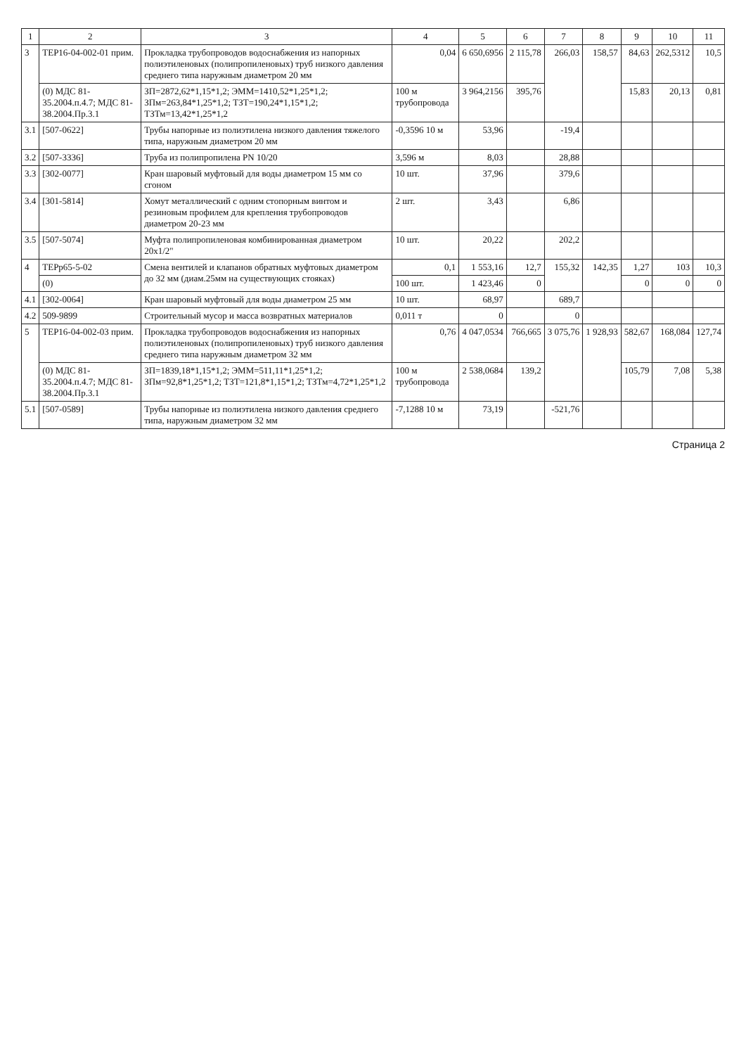| 1 | 2 | 3 | 4 | 5 | 6 | 7 | 8 | 9 | 10 | 11 |
| --- | --- | --- | --- | --- | --- | --- | --- | --- | --- | --- |
| 3 | ТЕР16-04-002-01 прим. | Прокладка трубопроводов водоснабжения из напорных полиэтиленовых (полипропиленовых) труб низкого давления среднего типа наружным диаметром 20 мм | 0,04 | 6 650,6956 | 2 115,78 | 266,03 | 158,57 | 84,63 | 262,5312 | 10,5 |
| | (0) МДС 81-35.2004.п.4.7; МДС 81-38.2004.Пр.3.1 | ЗП=2872,62*1,15*1,2; ЭММ=1410,52*1,25*1,2; ЗПм=263,84*1,25*1,2; ТЗТ=190,24*1,15*1,2; ТЗТм=13,42*1,25*1,2 | 100 м трубопровода | 3 964,2156 | 395,76 | | | 15,83 | 20,13 | 0,81 |
| 3.1 | [507-0622] | Трубы напорные из полиэтилена низкого давления тяжелого типа, наружным диаметром 20 мм | -0,3596 10 м | 53,96 | | -19,4 | | | | |
| 3.2 | [507-3336] | Труба из полипропилена PN 10/20 | 3,596 м | 8,03 | | 28,88 | | | | |
| 3.3 | [302-0077] | Кран шаровый муфтовый для воды диаметром 15 мм со сгоном | 10 шт. | 37,96 | | 379,6 | | | | |
| 3.4 | [301-5814] | Хомут металлический с одним стопорным винтом и резиновым профилем для крепления трубопроводов диаметром 20-23 мм | 2 шт. | 3,43 | | 6,86 | | | | |
| 3.5 | [507-5074] | Муфта полипропиленовая комбинированная диаметром 20х1/2" | 10 шт. | 20,22 | | 202,2 | | | | |
| 4 | ТЕРр65-5-02 | Смена вентилей и клапанов обратных муфтовых диаметром до 32 мм (диам.25мм на существующих стояках) | 0,1 | 1 553,16 | 12,7 | 155,32 | 142,35 | 1,27 | 103 | 10,3 |
| | (0) | | 100 шт. | 1 423,46 | 0 | | | 0 | 0 | 0 |
| 4.1 | [302-0064] | Кран шаровый муфтовый для воды диаметром 25 мм | 10 шт. | 68,97 | | 689,7 | | | | |
| 4.2 | 509-9899 | Строительный мусор и масса возвратных материалов | 0,011 т | 0 | | 0 | | | | |
| 5 | ТЕР16-04-002-03 прим. | Прокладка трубопроводов водоснабжения из напорных полиэтиленовых (полипропиленовых) труб низкого давления среднего типа наружным диаметром 32 мм | 0,76 | 4 047,0534 | 766,665 | 3 075,76 | 1 928,93 | 582,67 | 168,084 | 127,74 |
| | (0) МДС 81-35.2004.п.4.7; МДС 81-38.2004.Пр.3.1 | ЗП=1839,18*1,15*1,2; ЭММ=511,11*1,25*1,2; ЗПм=92,8*1,25*1,2; ТЗТ=121,8*1,15*1,2; ТЗТм=4,72*1,25*1,2 | 100 м трубопровода | 2 538,0684 | 139,2 | | | 105,79 | 7,08 | 5,38 |
| 5.1 | [507-0589] | Трубы напорные из полиэтилена низкого давления среднего типа, наружным диаметром 32 мм | -7,1288 10 м | 73,19 | | -521,76 | | | | |
Страница 2